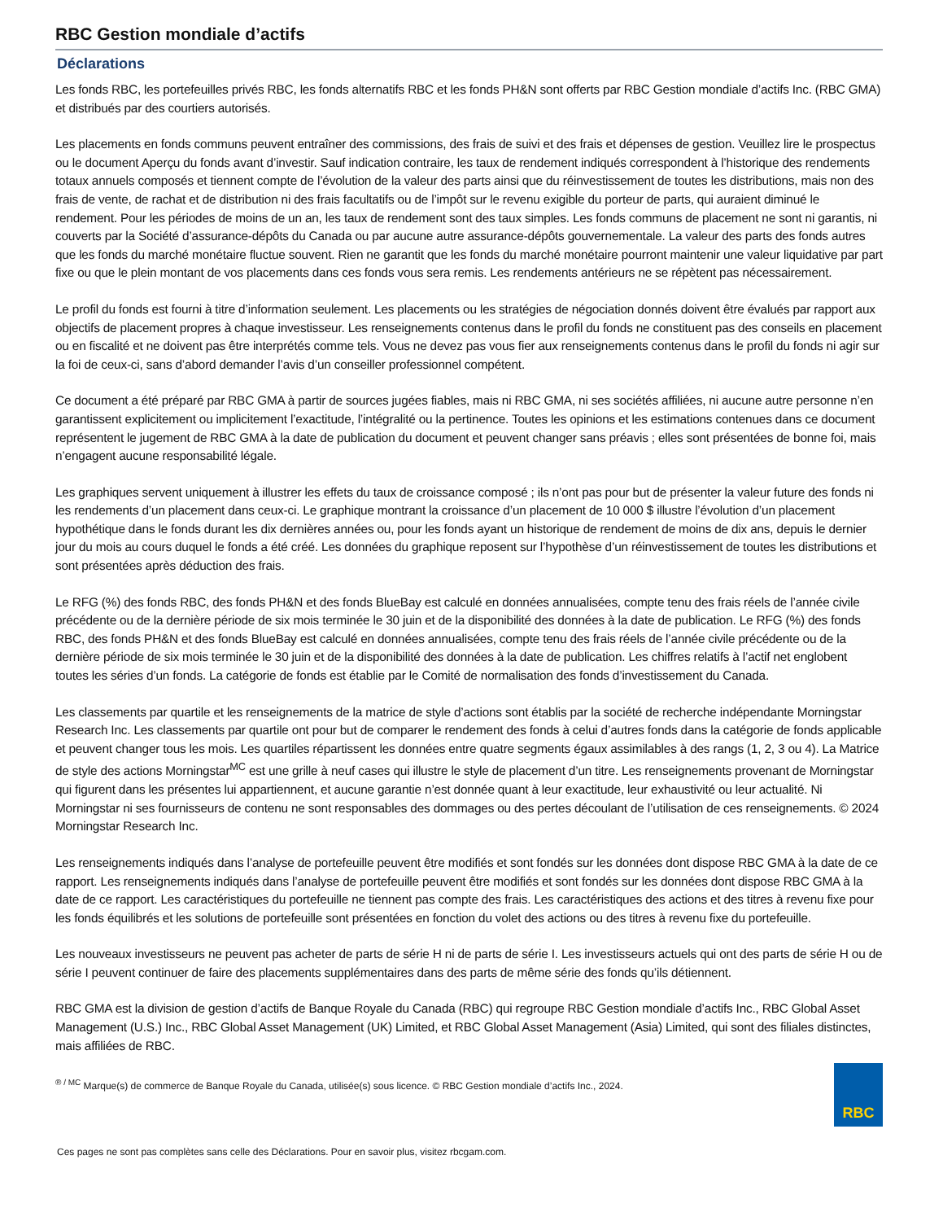RBC Gestion mondiale d’actifs
Déclarations
Les fonds RBC, les portefeuilles privés RBC, les fonds alternatifs RBC et les fonds PH&N sont offerts par RBC Gestion mondiale d’actifs Inc. (RBC GMA) et distribués par des courtiers autorisés.
Les placements en fonds communs peuvent entraîner des commissions, des frais de suivi et des frais et dépenses de gestion. Veuillez lire le prospectus ou le document Aperçu du fonds avant d’investir. Sauf indication contraire, les taux de rendement indiqués correspondent à l’historique des rendements totaux annuels composés et tiennent compte de l’évolution de la valeur des parts ainsi que du réinvestissement de toutes les distributions, mais non des frais de vente, de rachat et de distribution ni des frais facultatifs ou de l’impôt sur le revenu exigible du porteur de parts, qui auraient diminué le rendement. Pour les périodes de moins de un an, les taux de rendement sont des taux simples. Les fonds communs de placement ne sont ni garantis, ni couverts par la Société d’assurance-dépôts du Canada ou par aucune autre assurance-dépôts gouvernementale. La valeur des parts des fonds autres que les fonds du marché monétaire fluctue souvent. Rien ne garantit que les fonds du marché monétaire pourront maintenir une valeur liquidative par part fixe ou que le plein montant de vos placements dans ces fonds vous sera remis. Les rendements antérieurs ne se répètent pas nécessairement.
Le profil du fonds est fourni à titre d’information seulement. Les placements ou les stratégies de négociation donnés doivent être évalués par rapport aux objectifs de placement propres à chaque investisseur. Les renseignements contenus dans le profil du fonds ne constituent pas des conseils en placement ou en fiscalité et ne doivent pas être interprétés comme tels. Vous ne devez pas vous fier aux renseignements contenus dans le profil du fonds ni agir sur la foi de ceux-ci, sans d’abord demander l’avis d’un conseiller professionnel compétent.
Ce document a été préparé par RBC GMA à partir de sources jugées fiables, mais ni RBC GMA, ni ses sociétés affiliées, ni aucune autre personne n’en garantissent explicitement ou implicitement l’exactitude, l’intégralité ou la pertinence. Toutes les opinions et les estimations contenues dans ce document représentent le jugement de RBC GMA à la date de publication du document et peuvent changer sans préavis ; elles sont présentées de bonne foi, mais n’engagent aucune responsabilité légale.
Les graphiques servent uniquement à illustrer les effets du taux de croissance composé ; ils n’ont pas pour but de présenter la valeur future des fonds ni les rendements d’un placement dans ceux-ci. Le graphique montrant la croissance d’un placement de 10 000 $ illustre l’évolution d’un placement hypothétique dans le fonds durant les dix dernières années ou, pour les fonds ayant un historique de rendement de moins de dix ans, depuis le dernier jour du mois au cours duquel le fonds a été créé. Les données du graphique reposent sur l’hypothèse d’un réinvestissement de toutes les distributions et sont présentées après déduction des frais.
Le RFG (%) des fonds RBC, des fonds PH&N et des fonds BlueBay est calculé en données annualisées, compte tenu des frais réels de l’année civile précédente ou de la dernière période de six mois terminée le 30 juin et de la disponibilité des données à la date de publication. Le RFG (%) des fonds RBC, des fonds PH&N et des fonds BlueBay est calculé en données annualisées, compte tenu des frais réels de l’année civile précédente ou de la dernière période de six mois terminée le 30 juin et de la disponibilité des données à la date de publication. Les chiffres relatifs à l’actif net englobent toutes les séries d’un fonds. La catégorie de fonds est établie par le Comité de normalisation des fonds d’investissement du Canada.
Les classements par quartile et les renseignements de la matrice de style d’actions sont établis par la société de recherche indépendante Morningstar Research Inc. Les classements par quartile ont pour but de comparer le rendement des fonds à celui d’autres fonds dans la catégorie de fonds applicable et peuvent changer tous les mois. Les quartiles répartissent les données entre quatre segments égaux assimilables à des rangs (1, 2, 3 ou 4). La Matrice de style des actions Morningstar<sup>MC</sup> est une grille à neuf cases qui illustre le style de placement d’un titre. Les renseignements provenant de Morningstar qui figurent dans les présentes lui appartiennent, et aucune garantie n’est donnée quant à leur exactitude, leur exhaustivité ou leur actualité. Ni Morningstar ni ses fournisseurs de contenu ne sont responsables des dommages ou des pertes découlant de l’utilisation de ces renseignements. © 2024 Morningstar Research Inc.
Les renseignements indiqués dans l’analyse de portefeuille peuvent être modifiés et sont fondés sur les données dont dispose RBC GMA à la date de ce rapport. Les renseignements indiqués dans l’analyse de portefeuille peuvent être modifiés et sont fondés sur les données dont dispose RBC GMA à la date de ce rapport. Les caractéristiques du portefeuille ne tiennent pas compte des frais. Les caractéristiques des actions et des titres à revenu fixe pour les fonds équilibrés et les solutions de portefeuille sont présentées en fonction du volet des actions ou des titres à revenu fixe du portefeuille.
Les nouveaux investisseurs ne peuvent pas acheter de parts de série H ni de parts de série I. Les investisseurs actuels qui ont des parts de série H ou de série I peuvent continuer de faire des placements supplémentaires dans des parts de même série des fonds qu’ils détiennent.
RBC GMA est la division de gestion d’actifs de Banque Royale du Canada (RBC) qui regroupe RBC Gestion mondiale d’actifs Inc., RBC Global Asset Management (U.S.) Inc., RBC Global Asset Management (UK) Limited, et RBC Global Asset Management (Asia) Limited, qui sont des filiales distinctes, mais affiliées de RBC.
<sup>® / MC</sup> Marque(s) de commerce de Banque Royale du Canada, utilisée(s) sous licence. © RBC Gestion mondiale d’actifs Inc., 2024.
RBC
Ces pages ne sont pas complètes sans celle des Déclarations. Pour en savoir plus, visitez rbcgam.com.